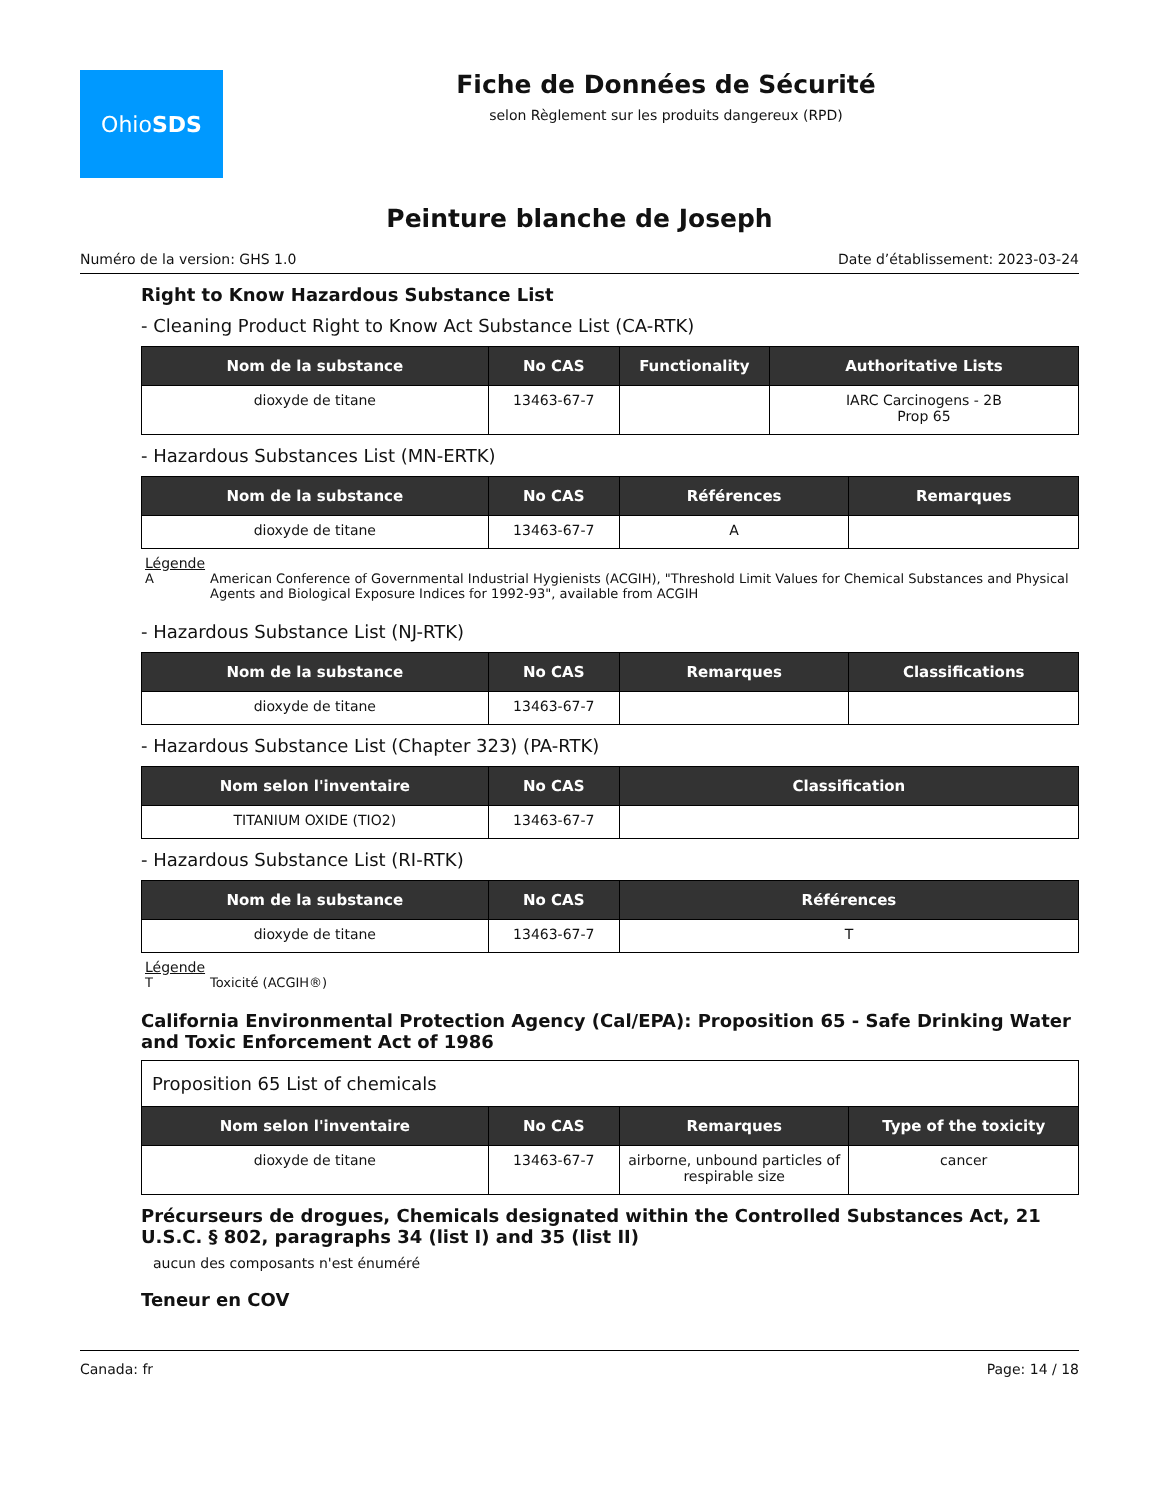Ohio SDS
Fiche de Données de Sécurité
selon Règlement sur les produits dangereux (RPD)
Peinture blanche de Joseph
Numéro de la version: GHS 1.0 Date d’établissement: 2023-03-24
Right to Know Hazardous Substance List
- Cleaning Product Right to Know Act Substance List (CA-RTK)
| Nom de la substance | No CAS | Functionality | Authoritative Lists |
| --- | --- | --- | --- |
| dioxyde de titane | 13463-67-7 | | IARC Carcinogens - 2B Prop 65 |
- Hazardous Substances List (MN-ERTK)
| Nom de la substance | No CAS | Références | Remarques |
| --- | --- | --- | --- |
| dioxyde de titane | 13463-67-7 | A | |
Légende
A American Conference of Governmental Industrial Hygienists (ACGIH), "Threshold Limit Values for Chemical Substances and Physical Agents and Biological Exposure Indices for 1992-93", available from ACGIH
- Hazardous Substance List (NJ-RTK)
| Nom de la substance | No CAS | Remarques | Classifications |
| --- | --- | --- | --- |
| dioxyde de titane | 13463-67-7 | | |
- Hazardous Substance List (Chapter 323) (PA-RTK)
| Nom selon l'inventaire | No CAS | Classification |
| --- | --- | --- |
| TITANIUM OXIDE (TIO2) | 13463-67-7 | |
- Hazardous Substance List (RI-RTK)
| Nom de la substance | No CAS | Références |
| --- | --- | --- |
| dioxyde de titane | 13463-67-7 | T |
Légende
T Toxicité (ACGIH®)
California Environmental Protection Agency (Cal/EPA): Proposition 65 - Safe Drinking Water and Toxic Enforcement Act of 1986
| Proposition 65 List of chemicals | | | |
| Nom selon l'inventaire | No CAS | Remarques | Type of the toxicity |
| dioxyde de titane | 13463-67-7 | airborne, unbound particles of respirable size | cancer |
Précurseurs de drogues, Chemicals designated within the Controlled Substances Act, 21 U.S.C. § 802, paragraphs 34 (list I) and 35 (list II)
aucun des composants n'est énuméré
Teneur en COV
Canada: fr Page: 14 / 18